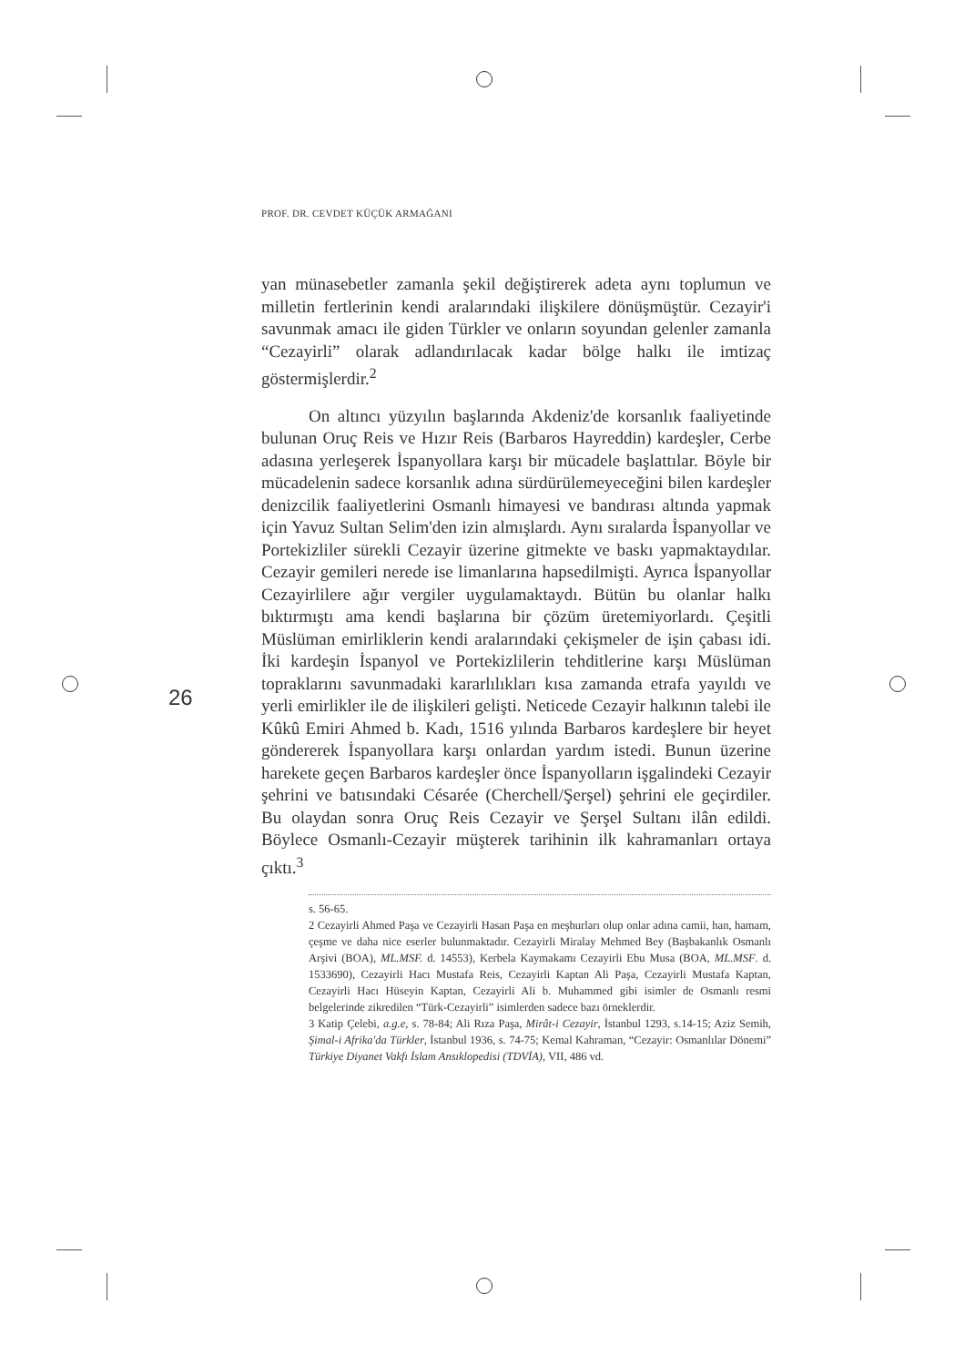PROF. DR. CEVDET KÜÇÜK ARMAĞANI
26
yan münasebetler zamanla şekil değiştirerek adeta aynı toplumun ve milletin fertlerinin kendi aralarındaki ilişkilere dönüşmüştür. Cezayir'i savunmak amacı ile giden Türkler ve onların soyundan gelenler zamanla “Cezayirli” olarak adlandırılacak kadar bölge halkı ile imtizaç göstermişlerdir.<sup>2</sup>
On altıncı yüzyılın başlarında Akdeniz'de korsanlık faaliyetinde bulunan Oruç Reis ve Hızır Reis (Barbaros Hayreddin) kardeşler, Cerbe adasına yerleşerek İspanyollara karşı bir mücadele başlattılar. Böyle bir mücadelenin sadece korsanlık adına sürdürülemeyeceğini bilen kardeşler denizcilik faaliyetlerini Osmanlı himayesi ve bandırası altında yapmak için Yavuz Sultan Selim'den izin almışlardı. Aynı sıralarda İspanyollar ve Portekizliler sürekli Cezayir üzerine gitmekte ve baskı yapmaktaydılar. Cezayir gemileri nerede ise limanlarına hapsedilmişti. Ayrıca İspanyollar Cezayirlilere ağır vergiler uygulamaktaydı. Bütün bu olanlar halkı bıktırmıştı ama kendi başlarına bir çözüm üretemiyorlardı. Çeşitli Müslüman emirliklerin kendi aralarındaki çekişmeler de işin çabası idi. İki kardeşin İspanyol ve Portekizlilerin tehditlerine karşı Müslüman topraklarını savunmadaki kararlılıkları kısa zamanda etrafa yayıldı ve yerli emirlikler ile de ilişkileri gelişti. Neticede Cezayir halkının talebi ile Kûkû Emiri Ahmed b. Kadı, 1516 yılında Barbaros kardeşlere bir heyet göndererek İspanyollara karşı onlardan yardım istedi. Bunun üzerine harekete geçen Barbaros kardeşler önce İspanyolların işgalindeki Cezayir şehrini ve batısındaki Césarée (Cherchell/Şerşel) şehrini ele geçirdiler. Bu olaydan sonra Oruç Reis Cezayir ve Şerşel Sultanı ilân edildi. Böylece Osmanlı-Cezayir müşterek tarihinin ilk kahramanları ortaya çıktı.<sup>3</sup>
s. 56-65.
2 Cezayirli Ahmed Paşa ve Cezayirli Hasan Paşa en meşhurları olup onlar adına camii, han, hamam, çeşme ve daha nice eserler bulunmaktadır. Cezayirli Miralay Mehmed Bey (Başbakanlık Osmanlı Arşivi (BOA), ML.MSF. d. 14553), Kerbela Kaymakamı Cezayirli Ebu Musa (BOA, ML.MSF. d. 1533690), Cezayirli Hacı Mustafa Reis, Cezayirli Kaptan Ali Paşa, Cezayirli Mustafa Kaptan, Cezayirli Hacı Hüseyin Kaptan, Cezayirli Ali b. Muhammed gibi isimler de Osmanlı resmi belgelerinde zikredilen “Türk-Cezayirli” isimlerden sadece bazı örneklerdir.
3 Katip Çelebi, a.g.e, s. 78-84; Ali Rıza Paşa, Mirât-i Cezayir, İstanbul 1293, s.14-15; Aziz Semih, Şimal-i Afrika'da Türkler, İstanbul 1936, s. 74-75; Kemal Kahraman, “Cezayir: Osmanlılar Dönemi” Türkiye Diyanet Vakfı İslam Ansıklopedisi (TDVİA), VII, 486 vd.